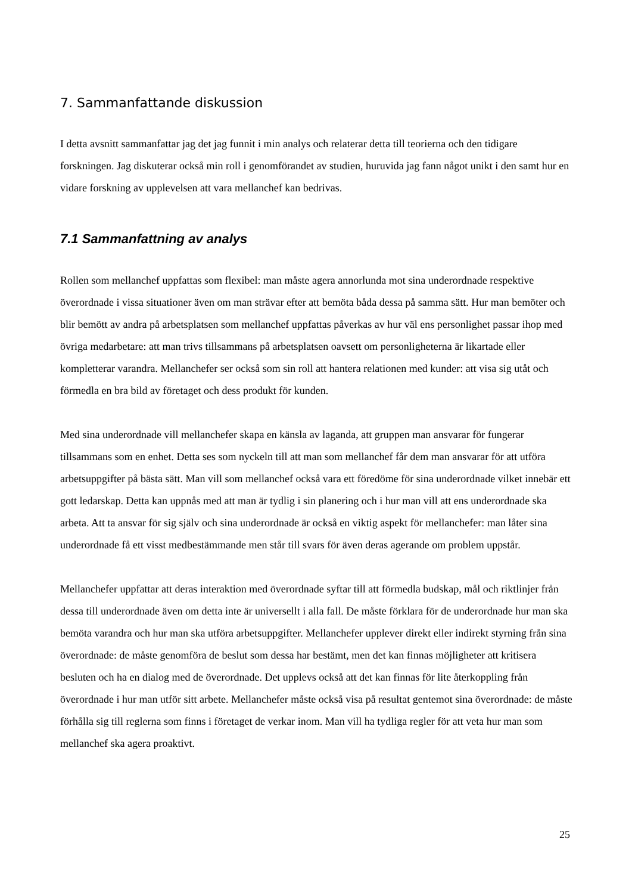7. Sammanfattande diskussion
I detta avsnitt sammanfattar jag det jag funnit i min analys och relaterar detta till teorierna och den tidigare forskningen. Jag diskuterar också min roll i genomförandet av studien, huruvida jag fann något unikt i den samt hur en vidare forskning av upplevelsen att vara mellanchef kan bedrivas.
7.1 Sammanfattning av analys
Rollen som mellanchef uppfattas som flexibel: man måste agera annorlunda mot sina underordnade respektive överordnade i vissa situationer även om man strävar efter att bemöta båda dessa på samma sätt. Hur man bemöter och blir bemött av andra på arbetsplatsen som mellanchef uppfattas påverkas av hur väl ens personlighet passar ihop med övriga medarbetare: att man trivs tillsammans på arbetsplatsen oavsett om personligheterna är likartade eller kompletterar varandra. Mellanchefer ser också som sin roll att hantera relationen med kunder: att visa sig utåt och förmedla en bra bild av företaget och dess produkt för kunden.
Med sina underordnade vill mellanchefer skapa en känsla av laganda, att gruppen man ansvarar för fungerar tillsammans som en enhet. Detta ses som nyckeln till att man som mellanchef får dem man ansvarar för att utföra arbetsuppgifter på bästa sätt. Man vill som mellanchef också vara ett föredöme för sina underordnade vilket innebär ett gott ledarskap. Detta kan uppnås med att man är tydlig i sin planering och i hur man vill att ens underordnade ska arbeta. Att ta ansvar för sig själv och sina underordnade är också en viktig aspekt för mellanchefer: man låter sina underordnade få ett visst medbestämmande men står till svars för även deras agerande om problem uppstår.
Mellanchefer uppfattar att deras interaktion med överordnade syftar till att förmedla budskap, mål och riktlinjer från dessa till underordnade även om detta inte är universellt i alla fall. De måste förklara för de underordnade hur man ska bemöta varandra och hur man ska utföra arbetsuppgifter. Mellanchefer upplever direkt eller indirekt styrning från sina överordnade: de måste genomföra de beslut som dessa har bestämt, men det kan finnas möjligheter att kritisera besluten och ha en dialog med de överordnade. Det upplevs också att det kan finnas för lite återkoppling från överordnade i hur man utför sitt arbete. Mellanchefer måste också visa på resultat gentemot sina överordnade: de måste förhålla sig till reglerna som finns i företaget de verkar inom. Man vill ha tydliga regler för att veta hur man som mellanchef ska agera proaktivt.
25